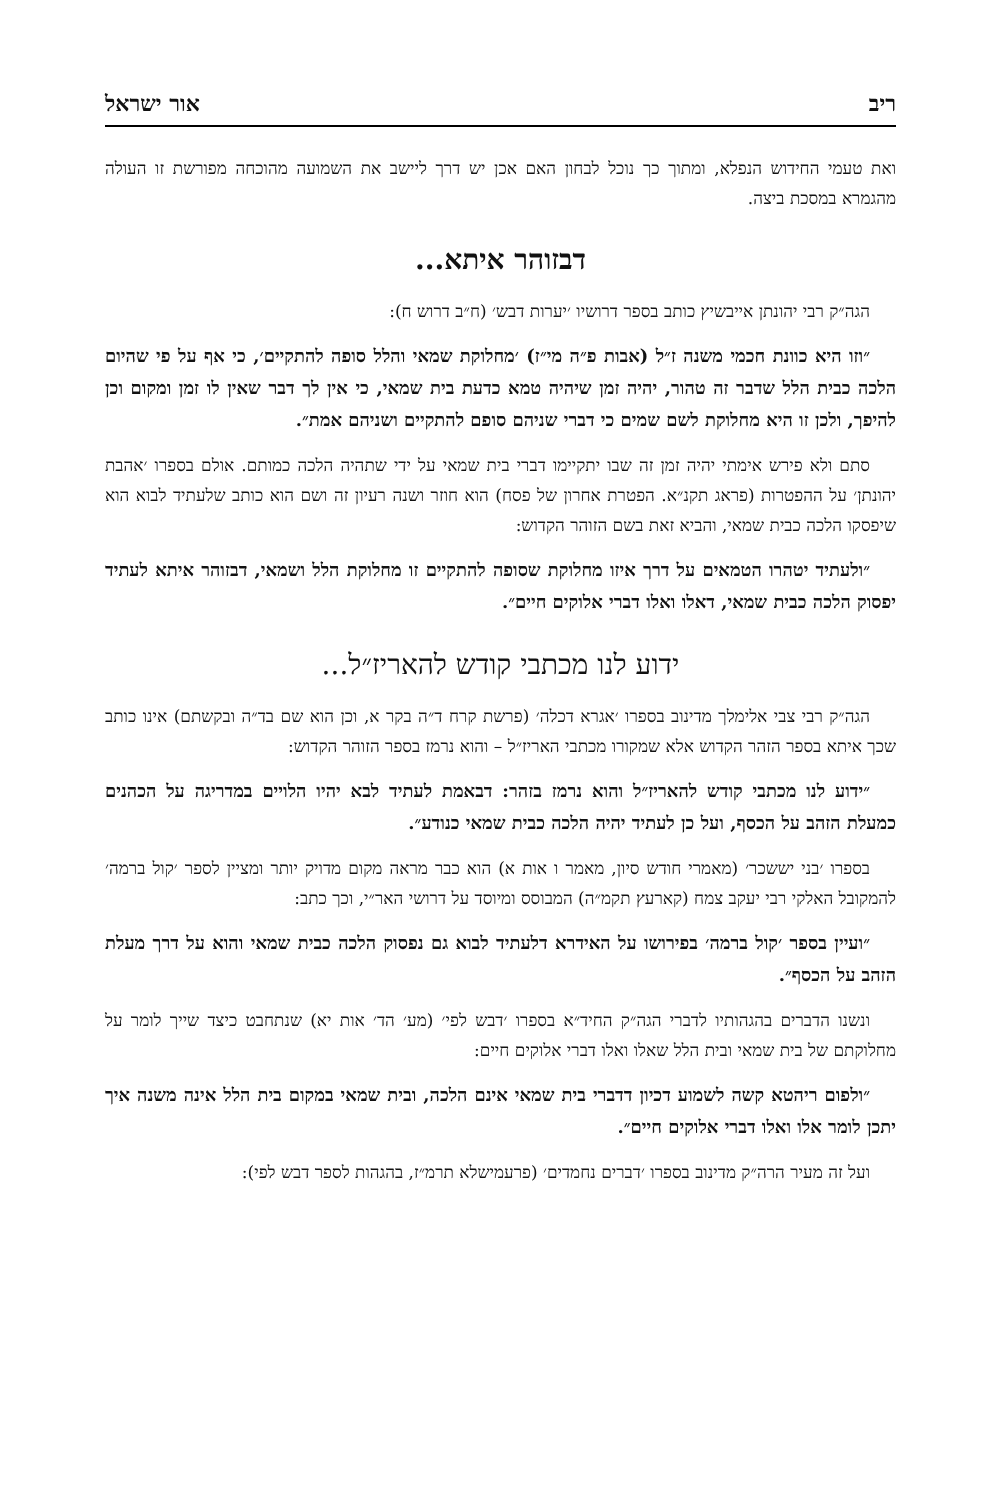ריב אור ישראל
ואת טעמי החידוש הנפלא, ומתוך כך נוכל לבחון האם אכן יש דרך ליישב את השמועה מהוכחה מפורשת זו העולה מהגמרא במסכת ביצה.
דבזוהר איתא...
הגה״ק רבי יהונתן אייבשיץ כותב בספר דרושיו ׳יערות דבש׳ (ח״ב דרוש ח):
״וזו היא כוונת חכמי משנה ז״ל (אבות פ״ה מי״ז) ׳מחלוקת שמאי והלל סופה להתקיים׳, כי אף על פי שהיום הלכה כבית הלל שדבר זה טהור, יהיה זמן שיהיה טמא כדעת בית שמאי, כי אין לך דבר שאין לו זמן ומקום וכן להיפך, ולכן זו היא מחלוקת לשם שמים כי דברי שניהם סופם להתקיים ושניהם אמת״.
סתם ולא פירש אימתי יהיה זמן זה שבו יתקיימו דברי בית שמאי על ידי שתהיה הלכה כמותם. אולם בספרו ׳אהבת יהונתן׳ על ההפטרות (פראג תקנ״א. הפטרת אחרון של פסח) הוא חוזר ושנה רעיון זה ושם הוא כותב שלעתיד לבוא הוא שיפסקו הלכה כבית שמאי, והביא זאת בשם הזוהר הקדוש:
״ולעתיד יטהרו הטמאים על דרך איזו מחלוקת שסופה להתקיים זו מחלוקת הלל ושמאי, דבזוהר איתא לעתיד יפסוק הלכה כבית שמאי, דאלו ואלו דברי אלוקים חיים״.
ידוע לנו מכתבי קודש להאריז״ל...
הגה״ק רבי צבי אלימלך מדינוב בספרו ׳אגרא דכלה׳ (פרשת קרח ד״ה בקר א, וכן הוא שם בד״ה ובקשתם) אינו כותב שכך איתא בספר הזהר הקדוש אלא שמקורו מכתבי האריז״ל – והוא נרמז בספר הזוהר הקדוש:
״ידוע לנו מכתבי קודש להאריז״ל והוא נרמז בזהר: דבאמת לעתיד לבא יהיו הלויים במדריגה על הכהנים כמעלת הזהב על הכסף, ועל כן לעתיד יהיה הלכה כבית שמאי כנודע״.
בספרו ׳בני יששכר׳ (מאמרי חודש סיון, מאמר ו אות א) הוא כבר מראה מקום מדויק יותר ומציין לספר ׳קול ברמה׳ להמקובל האלקי רבי יעקב צמח (קארעץ תקמ״ה) המבוסס ומיוסד על דרושי האר״י, וכך כתב:
״ועיין בספר ׳קול ברמה׳ בפירושו על האידרא דלעתיד לבוא גם נפסוק הלכה כבית שמאי והוא על דרך מעלת הזהב על הכסף״.
ונשנו הדברים בהגהותיו לדברי הגה״ק החיד״א בספרו ׳דבש לפי׳ (מע׳ הד׳ אות יא) שנתחבט כיצד שייך לומר על מחלוקתם של בית שמאי ובית הלל שאלו ואלו דברי אלוקים חיים:
״ולפום ריהטא קשה לשמוע דכיון דדברי בית שמאי אינם הלכה, ובית שמאי במקום בית הלל אינה משנה איך יתכן לומר אלו ואלו דברי אלוקים חיים״.
ועל זה מעיר הרה״ק מדינוב בספרו ׳דברים נחמדים׳ (פרעמישלא תרמ״ז, בהגהות לספר דבש לפי):